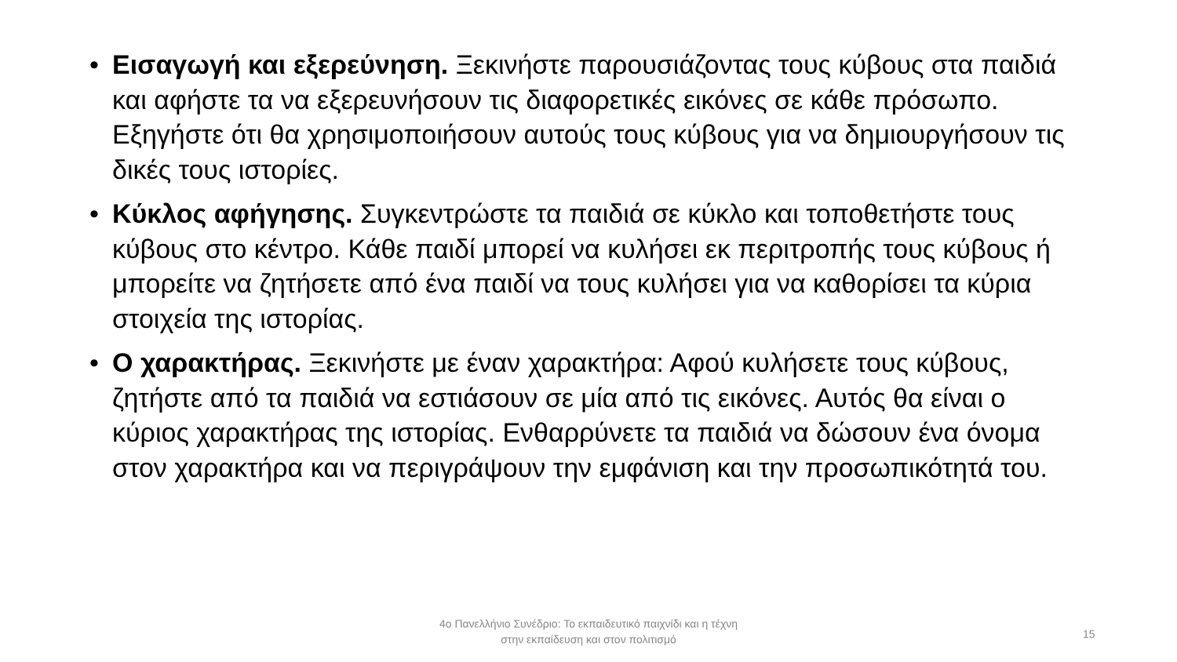• Εισαγωγή και εξερεύνηση. Ξεκινήστε παρουσιάζοντας τους κύβους στα παιδιά και αφήστε τα να εξερευνήσουν τις διαφορετικές εικόνες σε κάθε πρόσωπο. Εξηγήστε ότι θα χρησιμοποιήσουν αυτούς τους κύβους για να δημιουργήσουν τις δικές τους ιστορίες.
• Κύκλος αφήγησης. Συγκεντρώστε τα παιδιά σε κύκλο και τοποθετήστε τους κύβους στο κέντρο. Κάθε παιδί μπορεί να κυλήσει εκ περιτροπής τους κύβους ή μπορείτε να ζητήσετε από ένα παιδί να τους κυλήσει για να καθορίσει τα κύρια στοιχεία της ιστορίας.
• Ο χαρακτήρας. Ξεκινήστε με έναν χαρακτήρα: Αφού κυλήσετε τους κύβους, ζητήστε από τα παιδιά να εστιάσουν σε μία από τις εικόνες. Αυτός θα είναι ο κύριος χαρακτήρας της ιστορίας. Ενθαρρύνετε τα παιδιά να δώσουν ένα όνομα στον χαρακτήρα και να περιγράψουν την εμφάνιση και την προσωπικότητά του.
4ο Πανελλήνιο Συνέδριο: Το εκπαιδευτικό παιχνίδι και η τέχνη
στην εκπαίδευση και στον πολιτισμό
15